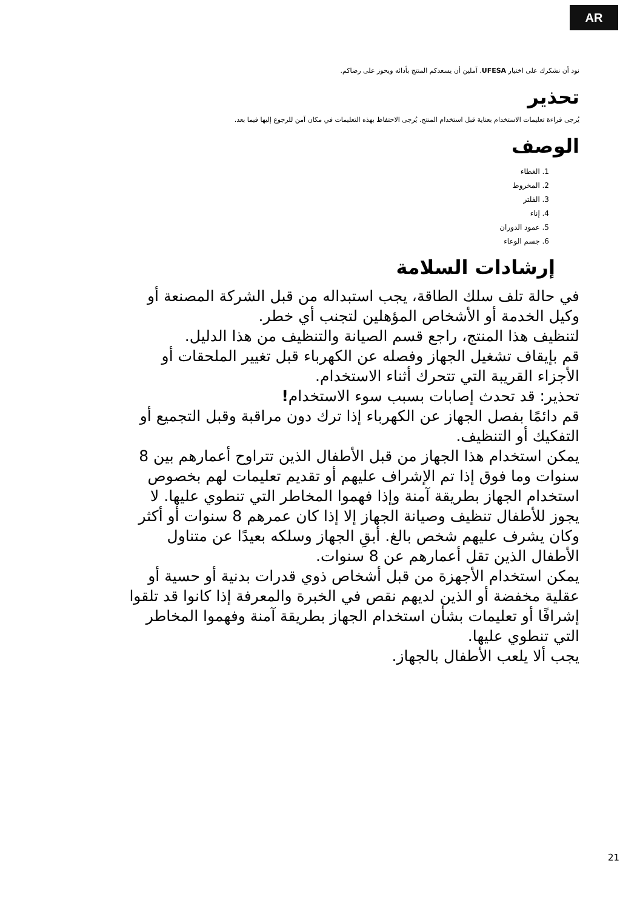AR
نود أن نشكرك على اختيار UFESA. آملين أن يسعدكم المنتج بأدائه ويحوز على رضاكم.
تحذير
يُرجى قراءة تعليمات الاستخدام بعناية قبل استخدام المنتج. يُرجى الاحتفاظ بهذه التعليمات في مكان آمن للرجوع إليها فيما بعد.
الوصف
1. الغطاء
2. المخروط
3. الفلتر
4. إناء
5. عمود الدوران
6. جسم الوعاء
إرشادات السلامة
في حالة تلف سلك الطاقة، يجب استبداله من قبل الشركة المصنعة أو وكيل الخدمة أو الأشخاص المؤهلين لتجنب أي خطر.
لتنظيف هذا المنتج، راجع قسم الصيانة والتنظيف من هذا الدليل.
قم بإيقاف تشغيل الجهاز وفصله عن الكهرباء قبل تغيير الملحقات أو الأجزاء القريبة التي تتحرك أثناء الاستخدام.
تحذير: قد تحدث إصابات بسبب سوء الاستخدام!
قم دائمًا بفصل الجهاز عن الكهرباء إذا ترك دون مراقبة وقبل التجميع أو التفكيك أو التنظيف.
يمكن استخدام هذا الجهاز من قبل الأطفال الذين تتراوح أعمارهم بين 8 سنوات وما فوق إذا تم الإشراف عليهم أو تقديم تعليمات لهم بخصوص استخدام الجهاز بطريقة آمنة وإذا فهموا المخاطر التي تنطوي عليها. لا يجوز للأطفال تنظيف وصيانة الجهاز إلا إذا كان عمرهم 8 سنوات أو أكثر وكان يشرف عليهم شخص بالغ. أبقِ الجهاز وسلكه بعيدًا عن متناول الأطفال الذين تقل أعمارهم عن 8 سنوات.
يمكن استخدام الأجهزة من قبل أشخاص ذوي قدرات بدنية أو حسية أو عقلية مخفضة أو الذين لديهم نقص في الخبرة والمعرفة إذا كانوا قد تلقوا إشرافًا أو تعليمات بشأن استخدام الجهاز بطريقة آمنة وفهموا المخاطر التي تنطوي عليها.
يجب ألا يلعب الأطفال بالجهاز.
21